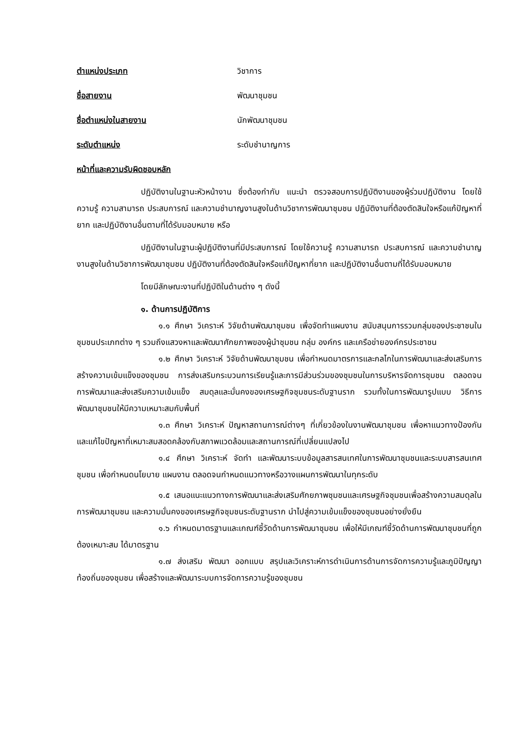ตำแหน่งประเภท วิชาการ
ชื่อสายงาน พัฒนาชุมชน
ชื่อตำแหน่งในสายงาน นักพัฒนาชุมชน
ระดับตำแหน่ง ระดับชำนาญการ
หน้าที่และความรับผิดชอบหลัก
ปฏิบัติงานในฐานะหัวหน้างาน ซึ่งต้องกำกับ แนะนำ ตรวจสอบการปฏิบัติงานของผู้ร่วมปฏิบัติงาน โดยใช้ความรู้ ความสามารถ ประสบการณ์ และความชำนาญงานสูงในด้านวิชาการพัฒนาชุมชน ปฏิบัติงานที่ต้องตัดสินใจหรือแก้ปัญหาที่ยาก และปฏิบัติงานอื่นตามที่ได้รับมอบหมาย หรือ
ปฏิบัติงานในฐานะผู้ปฏิบัติงานที่มีประสบการณ์ โดยใช้ความรู้ ความสามารถ ประสบการณ์ และความชำนาญงานสูงในด้านวิชาการพัฒนาชุมชน ปฏิบัติงานที่ต้องตัดสินใจหรือแก้ปัญหาที่ยาก และปฏิบัติงานอื่นตามที่ได้รับมอบหมาย
โดยมีลักษณะงานที่ปฏิบัติในด้านต่าง ๆ ดังนี้
๑. ด้านการปฏิบัติการ
๑.๑ ศึกษา วิเคราะห์ วิจัยด้านพัฒนาชุมชน เพื่อจัดทำแผนงาน สนับสนุนการรวมกลุ่มของประชาชนในชุมชนประเภทต่าง ๆ รวมถึงแสวงหาและพัฒนาศักยภาพของผู้นำชุมชน กลุ่ม องค์กร และเครือข่ายองค์กรประชาชน
๑.๒ ศึกษา วิเคราะห์ วิจัยด้านพัฒนาชุมชน เพื่อกำหนดมาตรการและกลไกในการพัฒนาและส่งเสริมการสร้างความเข้มแข็งของชุมชน การส่งเสริมกระบวนการเรียนรู้และการมีส่วนร่วมของชุมชนในการบริหารจัดการชุมชน ตลอดจนการพัฒนาและส่งเสริมความเข้มแข็ง สมดุลและมั่นคงของเศรษฐกิจชุมชนระดับฐานราก รวมทั้งในการพัฒนารูปแบบ วิธีการพัฒนาชุมชนให้มีความเหมาะสมกับพื้นที่
๑.๓ ศึกษา วิเคราะห์ ปัญหาสถานการณ์ต่างๆ ที่เกี่ยวข้องในงานพัฒนาชุมชน เพื่อหาแนวทางป้องกันและแก้ไขปัญหาที่เหมาะสมสอดคล้องกับสภาพแวดล้อมและสถานการณ์ที่เปลี่ยนแปลงไป
๑.๔ ศึกษา วิเคราะห์ จัดทำ และพัฒนาระบบข้อมูลสารสนเทศในการพัฒนาชุมชนและระบบสารสนเทศชุมชน เพื่อกำหนดนโยบาย แผนงาน ตลอดจนกำหนดแนวทางหรือวางแผนการพัฒนาในทุกระดับ
๑.๕ เสนอแนะแนวทางการพัฒนาและส่งเสริมศักยภาพชุมชนและเศรษฐกิจชุมชนเพื่อสร้างความสมดุลในการพัฒนาชุมชน และความมั่นคงของเศรษฐกิจชุมชนระดับฐานราก นำไปสู่ความเข้มแข็งของชุมชนอย่างยั่งยืน
๑.๖ กำหนดมาตรฐานและเกณฑ์ชี้วัดด้านการพัฒนาชุมชน เพื่อให้มีเกณฑ์ชี้วัดด้านการพัฒนาชุมชนที่ถูกต้องเหมาะสม ได้มาตรฐาน
๑.๗ ส่งเสริม พัฒนา ออกแบบ สรุปและวิเคราะห์การดำเนินการด้านการจัดการความรู้และภูมิปัญญาท้องถิ่นของชุมชน เพื่อสร้างและพัฒนาระบบการจัดการความรู้ของชุมชน